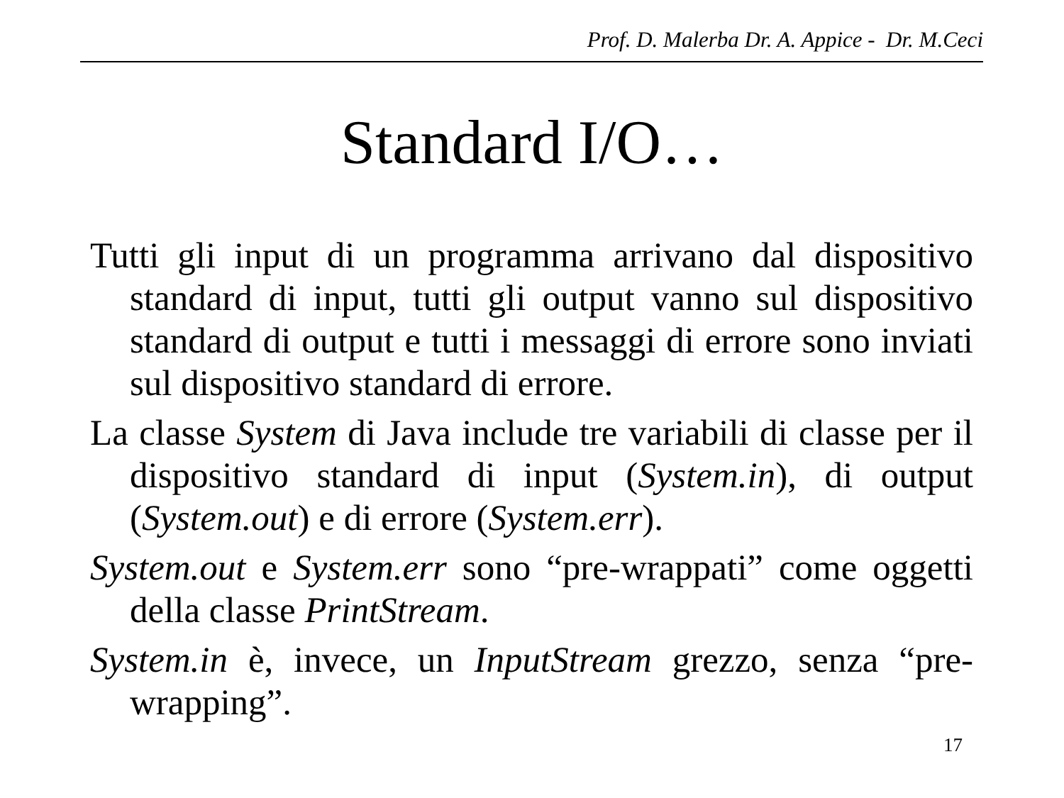Prof. D. Malerba Dr. A. Appice - Dr. M.Ceci
Standard I/O…
Tutti gli input di un programma arrivano dal dispositivo standard di input, tutti gli output vanno sul dispositivo standard di output e tutti i messaggi di errore sono inviati sul dispositivo standard di errore.
La classe System di Java include tre variabili di classe per il dispositivo standard di input (System.in), di output (System.out) e di errore (System.err).
System.out e System.err sono “pre-wrappati” come oggetti della classe PrintStream.
System.in è, invece, un InputStream grezzo, senza “pre-wrapping”.
17